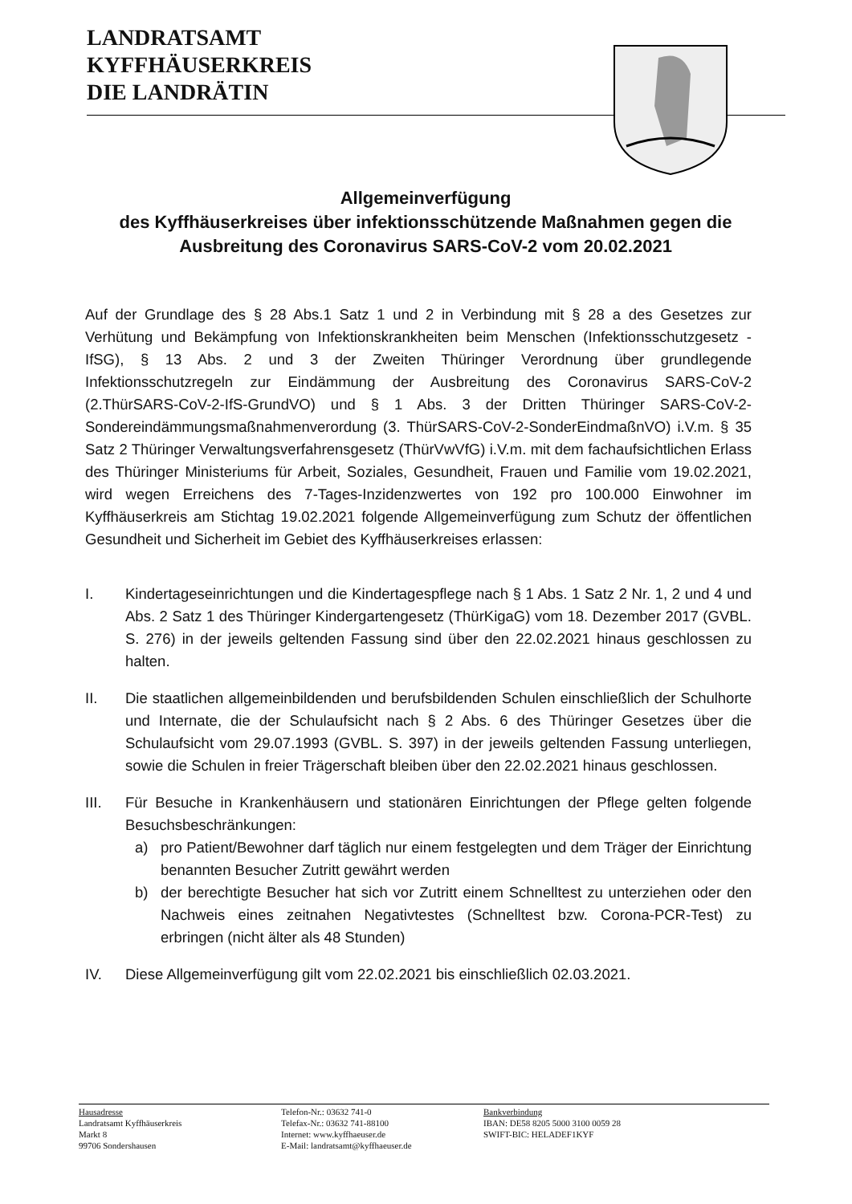LANDRATSAMT
KYFFHÄUSERKREIS
DIE LANDRÄTIN
Allgemeinverfügung
des Kyffhäuserkreises über infektionsschützende Maßnahmen gegen die Ausbreitung des Coronavirus SARS-CoV-2 vom 20.02.2021
Auf der Grundlage des § 28 Abs.1 Satz 1 und 2 in Verbindung mit § 28 a des Gesetzes zur Verhütung und Bekämpfung von Infektionskrankheiten beim Menschen (Infektionsschutzgesetz - IfSG), § 13 Abs. 2 und 3 der Zweiten Thüringer Verordnung über grundlegende Infektionsschutzregeln zur Eindämmung der Ausbreitung des Coronavirus SARS-CoV-2 (2.ThürSARS-CoV-2-IfS-GrundVO) und § 1 Abs. 3 der Dritten Thüringer SARS-CoV-2-Sondereindämmungsmaßnahmenverordung (3. ThürSARS-CoV-2-SonderEindmaßnVO) i.V.m. § 35 Satz 2 Thüringer Verwaltungsverfahrensgesetz (ThürVwVfG) i.V.m. mit dem fachaufsichtlichen Erlass des Thüringer Ministeriums für Arbeit, Soziales, Gesundheit, Frauen und Familie vom 19.02.2021, wird wegen Erreichens des 7-Tages-Inzidenzwertes von 192 pro 100.000 Einwohner im Kyffhäuserkreis am Stichtag 19.02.2021 folgende Allgemeinverfügung zum Schutz der öffentlichen Gesundheit und Sicherheit im Gebiet des Kyffhäuserkreises erlassen:
I. Kindertageseinrichtungen und die Kindertagespflege nach § 1 Abs. 1 Satz 2 Nr. 1, 2 und 4 und Abs. 2 Satz 1 des Thüringer Kindergartengesetz (ThürKigaG) vom 18. Dezember 2017 (GVBL. S. 276) in der jeweils geltenden Fassung sind über den 22.02.2021 hinaus geschlossen zu halten.
II. Die staatlichen allgemeinbildenden und berufsbildenden Schulen einschließlich der Schulhorte und Internate, die der Schulaufsicht nach § 2 Abs. 6 des Thüringer Gesetzes über die Schulaufsicht vom 29.07.1993 (GVBL. S. 397) in der jeweils geltenden Fassung unterliegen, sowie die Schulen in freier Trägerschaft bleiben über den 22.02.2021 hinaus geschlossen.
III. Für Besuche in Krankenhäusern und stationären Einrichtungen der Pflege gelten folgende Besuchsbeschränkungen:
a) pro Patient/Bewohner darf täglich nur einem festgelegten und dem Träger der Einrichtung benannten Besucher Zutritt gewährt werden
b) der berechtigte Besucher hat sich vor Zutritt einem Schnelltest zu unterziehen oder den Nachweis eines zeitnahen Negativtestes (Schnelltest bzw. Corona-PCR-Test) zu erbringen (nicht älter als 48 Stunden)
IV. Diese Allgemeinverfügung gilt vom 22.02.2021 bis einschließlich 02.03.2021.
Hausadresse
Landratsamt Kyffhäuserkreis
Markt 8
99706 Sondershausen
Telefon-Nr.: 03632 741-0
Telefax-Nr.: 03632 741-88100
Internet: www.kyffhaeuser.de
E-Mail: landratsamt@kyffhaeuser.de
Bankverbindung
IBAN: DE58 8205 5000 3100 0059 28
SWIFT-BIC: HELADEF1KYF